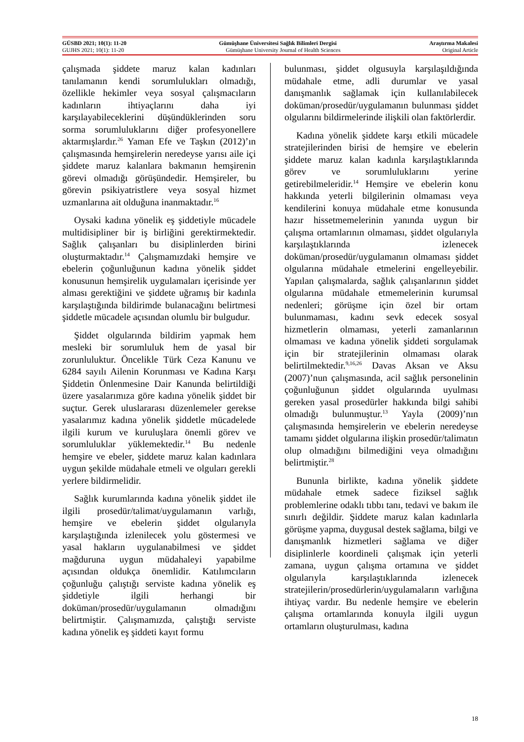GÜSBD 2021; 10(1): 11-20 Gümüşhane Üniversitesi Sağlık Bilimleri Dergisi Araştırma Makalesi
GUJHS 2021; 10(1): 11-20 Gümüşhane University Journal of Health Sciences Original Article
çalışmada şiddete maruz kalan kadınları tanılamanın kendi sorumlulukları olmadığı, özellikle hekimler veya sosyal çalışmacıların kadınların ihtiyaçlarını daha iyi karşılayabileceklerini düşündüklerinden soru sorma sorumluluklarını diğer profesyonellere aktarmışlardır.<sup>26</sup> Yaman Efe ve Taşkın (2012)’ın çalışmasında hemşirelerin neredeyse yarısı aile içi şiddete maruz kalanlara bakmanın hemşirenin görevi olmadığı görüşündedir. Hemşireler, bu görevin psikiyatristlere veya sosyal hizmet uzmanlarına ait olduğuna inanmaktadır.<sup>16</sup>
Oysaki kadına yönelik eş şiddetiyle mücadele multidisipliner bir iş birliğini gerektirmektedir. Sağlık çalışanları bu disiplinlerden birini oluşturmaktadır.<sup>14</sup> Çalışmamızdaki hemşire ve ebelerin çoğunluğunun kadına yönelik şiddet konusunun hemşirelik uygulamaları içerisinde yer alması gerektiğini ve şiddete uğramış bir kadınla karşılaştığında bildirimde bulanacağını belirtmesi şiddetle mücadele açısından olumlu bir bulgudur.
Şiddet olgularında bildirim yapmak hem mesleki bir sorumluluk hem de yasal bir zorunluluktur. Öncelikle Türk Ceza Kanunu ve 6284 sayılı Ailenin Korunması ve Kadına Karşı Şiddetin Önlenmesine Dair Kanunda belirtildiği üzere yasalarımıza göre kadına yönelik şiddet bir suçtur. Gerek uluslararası düzenlemeler gerekse yasalarımız kadına yönelik şiddetle mücadelede ilgili kurum ve kuruluşlara önemli görev ve sorumluluklar yüklemektedir.<sup>14</sup> Bu nedenle hemşire ve ebeler, şiddete maruz kalan kadınlara uygun şekilde müdahale etmeli ve olguları gerekli yerlere bildirmelidir.
Sağlık kurumlarında kadına yönelik şiddet ile ilgili prosedür/talimat/uygulamanın varlığı, hemşire ve ebelerin şiddet olgularıyla karşılaştığında izlenilecek yolu göstermesi ve yasal hakların uygulanabilmesi ve şiddet mağduruna uygun müdahaleyi yapabilme açısından oldukça önemlidir. Katılımcıların çoğunluğu çalıştığı serviste kadına yönelik eş şiddetiyle ilgili herhangi bir doküman/prosedür/uygulamanın olmadığını belirtmiştir. Çalışmamızda, çalıştığı serviste kadına yönelik eş şiddeti kayıt formu
bulunması, şiddet olgusuyla karşılaşıldığında müdahale etme, adli durumlar ve yasal danışmanlık sağlamak için kullanılabilecek doküman/prosedür/uygulamanın bulunması şiddet olgularını bildirmelerinde ilişkili olan faktörlerdir.
Kadına yönelik şiddete karşı etkili mücadele stratejilerinden birisi de hemşire ve ebelerin şiddete maruz kalan kadınla karşılaştıklarında görev ve sorumluluklarını yerine getirebilmeleridir.<sup>14</sup> Hemşire ve ebelerin konu hakkında yeterli bilgilerinin olmaması veya kendilerini konuya müdahale etme konusunda hazır hissetmemelerinin yanında uygun bir çalışma ortamlarının olmaması, şiddet olgularıyla karşılaştıklarında izlenecek doküman/prosedür/uygulamanın olmaması şiddet olgularına müdahale etmelerini engelleyebilir. Yapılan çalışmalarda, sağlık çalışanlarının şiddet olgularına müdahale etmemelerinin kurumsal nedenleri; görüşme için özel bir ortam bulunmaması, kadını sevk edecek sosyal hizmetlerin olmaması, yeterli zamanlarının olmaması ve kadına yönelik şiddeti sorgulamak için bir stratejilerinin olmaması olarak belirtilmektedir.<sup>9,16,26</sup> Davas Aksan ve Aksu (2007)’nun çalışmasında, acil sağlık personelinin çoğunluğunun şiddet olgularında uyulması gereken yasal prosedürler hakkında bilgi sahibi olmadığı bulunmuştur.<sup>13</sup> Yayla (2009)’nın çalışmasında hemşirelerin ve ebelerin neredeyse tamamı şiddet olgularına ilişkin prosedür/talimatın olup olmadığını bilmediğini veya olmadığını belirtmiştir.<sup>28</sup>
Bununla birlikte, kadına yönelik şiddete müdahale etmek sadece fiziksel sağlık problemlerine odaklı tıbbı tanı, tedavi ve bakım ile sınırlı değildir. Şiddete maruz kalan kadınlarla görüşme yapma, duygusal destek sağlama, bilgi ve danışmanlık hizmetleri sağlama ve diğer disiplinlerle koordineli çalışmak için yeterli zamana, uygun çalışma ortamına ve şiddet olgularıyla karşılaştıklarında izlenecek stratejilerin/prosedürlerin/uygulamaların varlığına ihtiyaç vardır. Bu nedenle hemşire ve ebelerin çalışma ortamlarında konuyla ilgili uygun ortamların oluşturulması, kadına
18